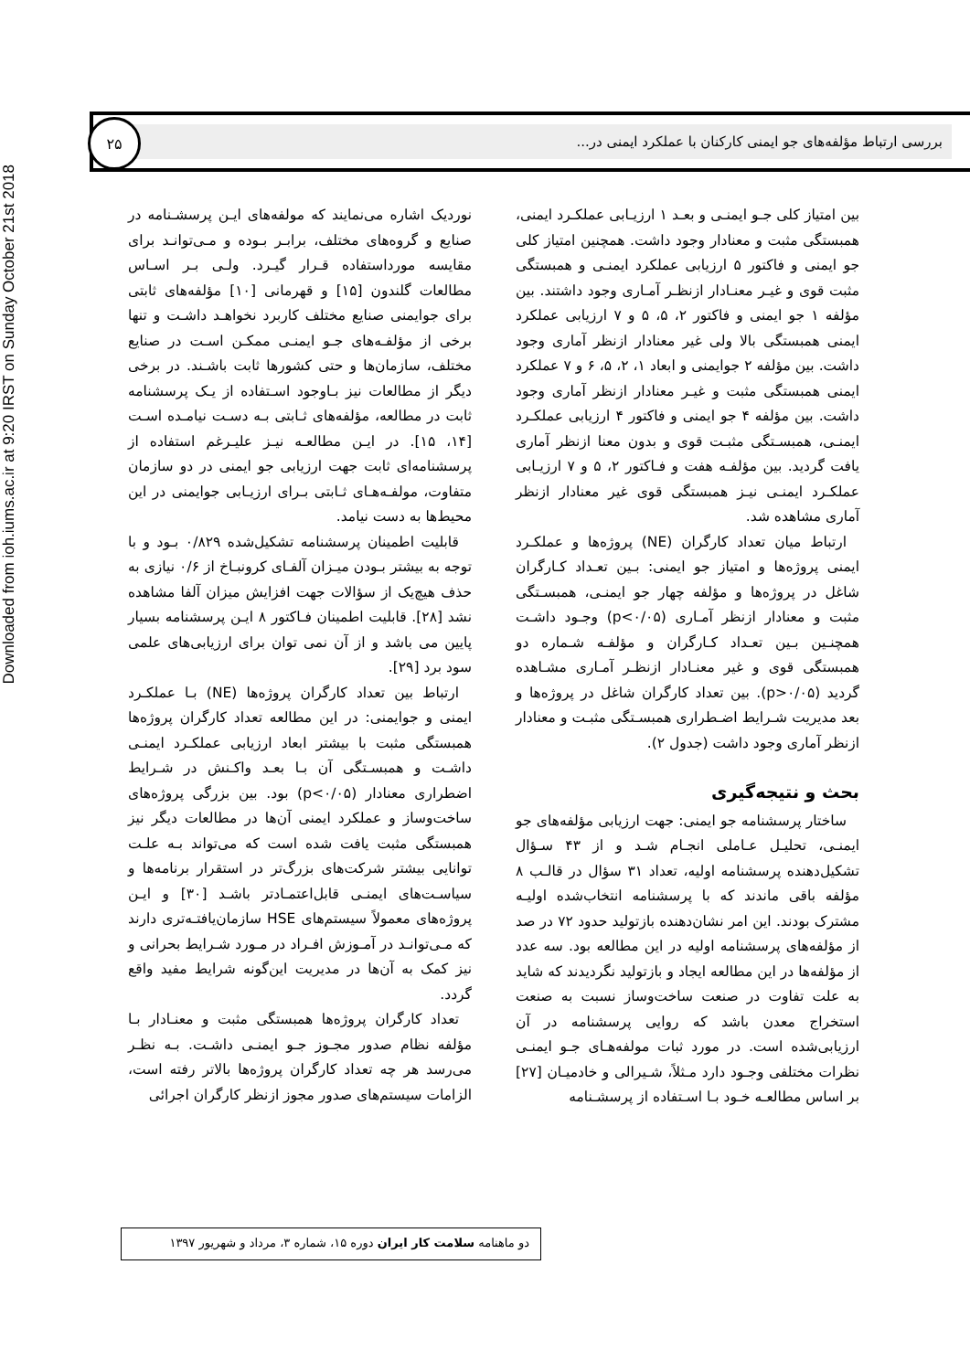Downloaded from ioh.iums.ac.ir at 9:20 IRST on Sunday October 21st 2018
بررسی ارتباط مؤلفه‌های جو ایمنی کارکنان با عملکرد ایمنی در...
۲۵
بین امتیاز کلی جـو ایمنـی و بعـد ۱ ارزیـابی عملکـرد ایمنی، همبستگی مثبت و معنادار وجود داشت. همچنین امتیاز کلی جو ایمنی و فاکتور ۵ ارزیابی عملکرد ایمنـی و همبستگی مثبت قوی و غیـر معنـادار ازنظـر آمـاری وجود داشتند. بین مؤلفه ۱ جو ایمنی و فاکتور ۲، ۵، ۵ و ۷ ارزیابی عملکرد ایمنی همبستگی بالا ولی غیر معنادار ازنظر آماری وجود داشت. بین مؤلفه ۲ جوایمنی و ابعاد ۱، ۲، ۵، ۶ و ۷ عملکرد ایمنی همبستگی مثبت و غیـر معنادار ازنظر آماری وجود داشت. بین مؤلفه ۴ جو ایمنی و فاکتور ۴ ارزیابی عملکـرد ایمنـی، همبسـتگی مثبـت قوی و بدون معنا ازنظر آماری یافت گردید. بین مؤلفـه هفت و فـاکتور ۲، ۵ و ۷ ارزیـابی عملکـرد ایمنـی نیـز همبستگی قوی غیر معنادار ازنظر آماری مشاهده شد.
ارتباط میان تعداد کارگران (NE) پروژه‌ها و عملکـرد ایمنی پروژه‌ها و امتیاز جو ایمنی: بـین تعـداد کـارگران شاغل در پروژه‌ها و مؤلفه چهار جو ایمنـی، همبسـتگی مثبت و معنادار ازنظر آمـاری (p<۰/۰۵) وجـود داشـت همچنـین بـین تعـداد کـارگران و مؤلفـه شـماره دو همبستگی قوی و غیر معنـادار ازنظـر آمـاری مشـاهده گردید (p>۰/۰۵). بین تعداد کارگران شاغل در پروژه‌ها و بعد مدیریت شـرایط اضـطراری همبسـتگی مثبـت و معنادار ازنظر آماری وجود داشت (جدول ۲).
بحث و نتیجه‌گیری
ساختار پرسشنامه جو ایمنی: جهت ارزیابی مؤلفه‌های جو ایمنـی، تحلیـل عـاملی انجـام شـد و از ۴۳ سـؤال تشکیل‌دهنده پرسشنامه اولیه، تعداد ۳۱ سؤال در قالـب ۸ مؤلفه باقی ماندند که با پرسشنامه انتخاب‌شده اولیـه مشترک بودند. این امر نشان‌دهنده بازتولید حدود ۷۲ در صد از مؤلفه‌های پرسشنامه اولیه در این مطالعه بود. سه عدد از مؤلفه‌ها در این مطالعه ایجاد و بازتولید نگردیدند که شاید به علت تفاوت در صنعت ساخت‌وساز نسبت به صنعت استخراج معدن باشد که روایی پرسشنامه در آن ارزیابی‌شده است. در مورد ثبات مولفه‌هـای جـو ایمنـی نظرات مختلفی وجـود دارد مـثلاً، شـیرالی و خادمیـان [۲۷] بر اساس مطالعـه خـود بـا اسـتفاده از پرسشـنامه
نوردیک اشاره می‌نمایند که مولفه‌های ایـن پرسشـنامه در صنایع و گروه‌های مختلف، برابـر بـوده و مـی‌توانـد برای مقایسه مورداستفاده قـرار گیـرد. ولـی بـر اسـاس مطالعات گلندون [۱۵] و قهرمانی [۱۰] مؤلفه‌های ثابتی برای جوایمنی صنایع مختلف کاربرد نخواهـد داشـت و تنها برخی از مؤلفـه‌های جـو ایمنـی ممکـن اسـت در صنایع مختلف، سازمان‌ها و حتی کشورها ثابت باشـند. در برخی دیگر از مطالعات نیز بـاوجود اسـتفاده از یـک پرسشنامه ثابت در مطالعه، مؤلفه‌های ثـابتی بـه دسـت نیامـده اسـت [۱۴، ۱۵]. در ایـن مطالعـه نیـز علیـرغم استفاده از پرسشنامه‌ای ثابت جهت ارزیابی جو ایمنی در دو سازمان متفاوت، مولفـه‌هـای ثـابتی بـرای ارزیـابی جوایمنی در این محیط‌ها به دست نیامد.
قابلیت اطمینان پرسشنامه تشکیل‌شده ۰/۸۲۹ بـود و با توجه به بیشتر بـودن میـزان آلفـای کرونبـاخ از ۰/۶ نیازی به حذف هیچ‌یک از سؤالات جهت افزایش میزان آلفا مشاهده نشد [۲۸]. قابلیت اطمینان فـاکتور ۸ ایـن پرسشنامه بسیار پایین می باشد و از آن نمی توان برای ارزیابی‌های علمی سود برد [۲۹].
ارتباط بین تعداد کارگران پروژه‌ها (NE) بـا عملکـرد ایمنی و جوایمنی: در این مطالعه تعداد کارگران پروژه‌ها همبستگی مثبت با بیشتر ابعاد ارزیابی عملکـرد ایمنـی داشـت و همبسـتگی آن بـا بعـد واکـنش در شـرایط اضطراری معنادار (p<۰/۰۵) بود. بین بزرگی پروژه‌های ساخت‌وساز و عملکرد ایمنی آن‌ها در مطالعات دیگر نیز همبستگی مثبت یافت شده است که می‌تواند بـه علـت توانایی بیشتر شرکت‌های بزرگ‌تر در استقرار برنامه‌ها و سیاسـت‌های ایمنـی قابل‌اعتمـادتر باشـد [۳۰] و ایـن پروژه‌های معمولاً سیستم‌های HSE سازمان‌یافتـه‌تری دارند که مـی‌توانـد در آمـوزش افـراد در مـورد شـرایط بحرانی و نیز کمک به آن‌ها در مدیریت این‌گونه شرایط مفید واقع گردد.
تعداد کارگران پروژه‌ها همبستگی مثبت و معنـادار بـا مؤلفه نظام صدور مجـوز جـو ایمنـی داشـت. بـه نظـر می‌رسد هر چه تعداد کارگران پروژه‌ها بالاتر رفته است، الزامات سیستم‌های صدور مجوز ازنظر کارگران اجرائی
دو ماهنامه سلامت کار ایران دوره ۱۵، شماره ۳، مرداد و شهریور ۱۳۹۷